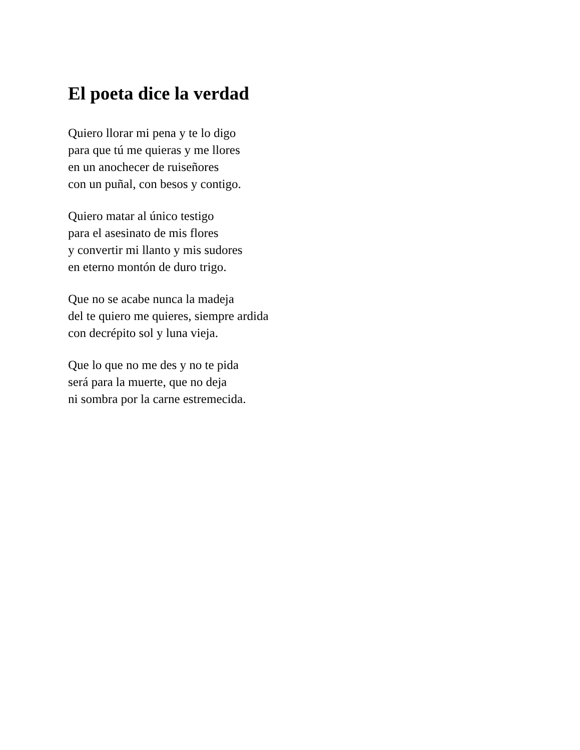El poeta dice la verdad
Quiero llorar mi pena y te lo digo
para que tú me quieras y me llores
en un anochecer de ruiseñores
con un puñal, con besos y contigo.
Quiero matar al único testigo
para el asesinato de mis flores
y convertir mi llanto y mis sudores
en eterno montón de duro trigo.
Que no se acabe nunca la madeja
del te quiero me quieres, siempre ardida
con decrépito sol y luna vieja.
Que lo que no me des y no te pida
será para la muerte, que no deja
ni sombra por la carne estremecida.